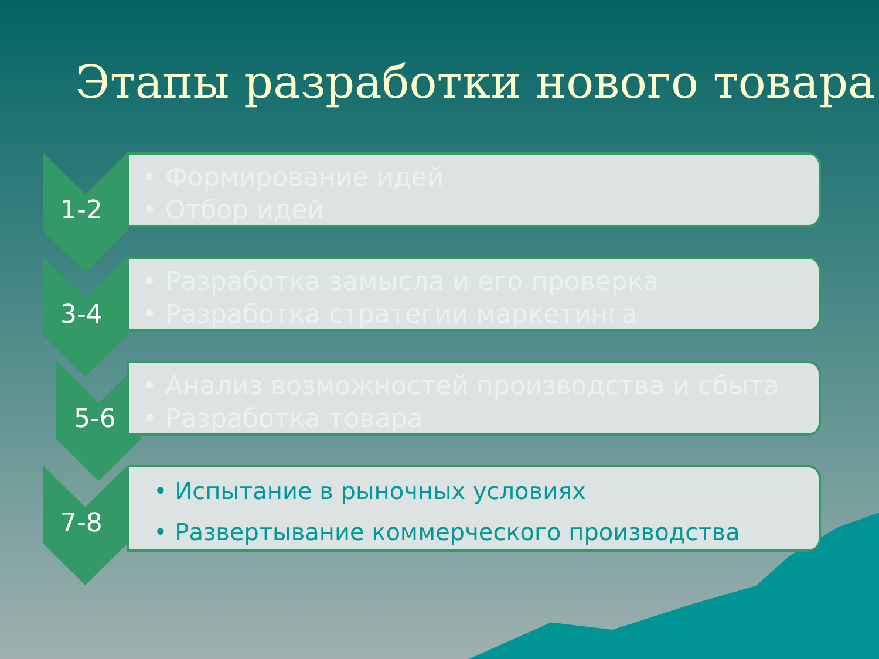Этапы разработки нового товара
1-2
• Формирование идей
• Отбор идей
3-4
• Разработка замысла и его проверка
• Разработка стратегии маркетинга
5-6
• Анализ возможностей производства и сбыта
• Разработка товара
7-8
• Испытание в рыночных условиях
• Развертывание коммерческого производства